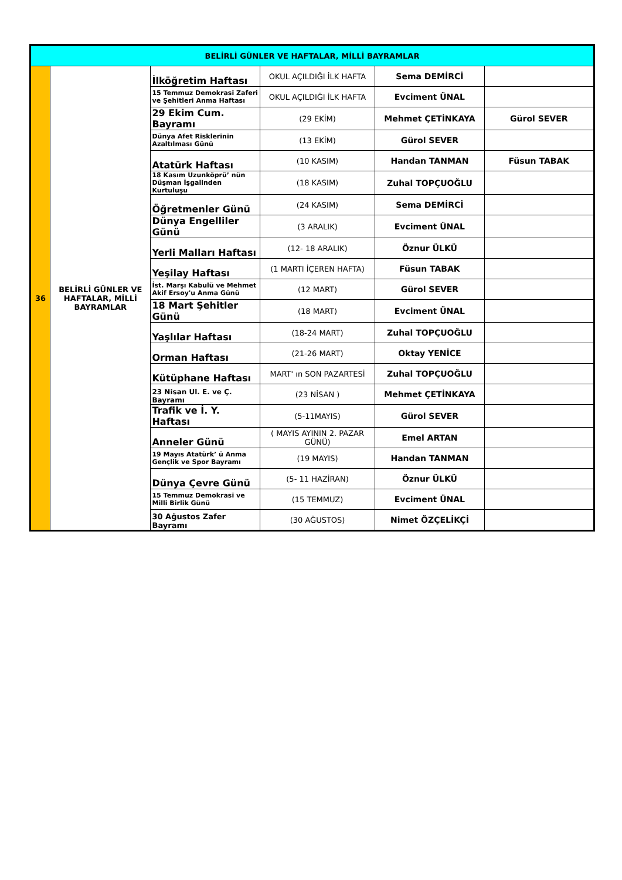| BELİRLİ GÜNLER VE HAFTALAR, MİLLİ BAYRAMLAR | | | | | |
| --- | --- | --- | --- | --- | --- |
| 36 | BELİRLİ GÜNLER VE HAFTALAR, MİLLİ BAYRAMLAR | İlköğretim Haftası | OKUL AÇILDIĞI İLK HAFTA | Sema DEMİRCİ | |
| | | 15 Temmuz Demokrasi Zaferi ve Şehitleri Anma Haftası | OKUL AÇILDIĞI İLK HAFTA | Evciment ÜNAL | |
| | | 29 Ekim Cum. Bayramı | (29 EKİM) | Mehmet ÇETİNKAYA | Gürol SEVER |
| | | Dünya Afet Risklerinin Azaltılması Günü | (13 EKİM) | Gürol SEVER | |
| | | Atatürk Haftası | (10 KASIM) | Handan TANMAN | Füsun TABAK |
| | | 18 Kasım Uzunköprü’ nün Düşman İşgalinden Kurtuluşu | (18 KASIM) | Zuhal TOPÇUOĞLU | |
| | | Öğretmenler Günü | (24 KASIM) | Sema DEMİRCİ | |
| | | Dünya Engelliler Günü | (3 ARALIK) | Evciment ÜNAL | |
| | | Yerli Malları Haftası | (12- 18 ARALIK) | Öznur ÜLKÜ | |
| | | Yeşilay Haftası | (1 MARTI İÇEREN HAFTA) | Füsun TABAK | |
| | | İst. Marşı Kabulü ve Mehmet Akif Ersoy'u Anma Günü | (12 MART) | Gürol SEVER | |
| | | 18 Mart Şehitler Günü | (18 MART) | Evciment ÜNAL | |
| | | Yaşlılar Haftası | (18-24 MART) | Zuhal TOPÇUOĞLU | |
| | | Orman Haftası | (21-26 MART) | Oktay YENİCE | |
| | | Kütüphane Haftası | MART' ın SON PAZARTESİ | Zuhal TOPÇUOĞLU | |
| | | 23 Nisan Ul. E. ve Ç. Bayramı | (23 NİSAN ) | Mehmet ÇETİNKAYA | |
| | | Trafik ve İ. Y. Haftası | (5-11MAYIS) | Gürol SEVER | |
| | | Anneler Günü | ( MAYIS AYININ 2. PAZAR GÜNÜ) | Emel ARTAN | |
| | | 19 Mayıs Atatürk’ ü Anma Gençlik ve Spor Bayramı | (19 MAYIS) | Handan TANMAN | |
| | | Dünya Çevre Günü | (5- 11 HAZİRAN) | Öznur ÜLKÜ | |
| | | 15 Temmuz Demokrasi ve Milli Birlik Günü | (15 TEMMUZ) | Evciment ÜNAL | |
| | | 30 Ağustos Zafer Bayramı | (30 AĞUSTOS) | Nimet ÖZÇELİKÇİ | |